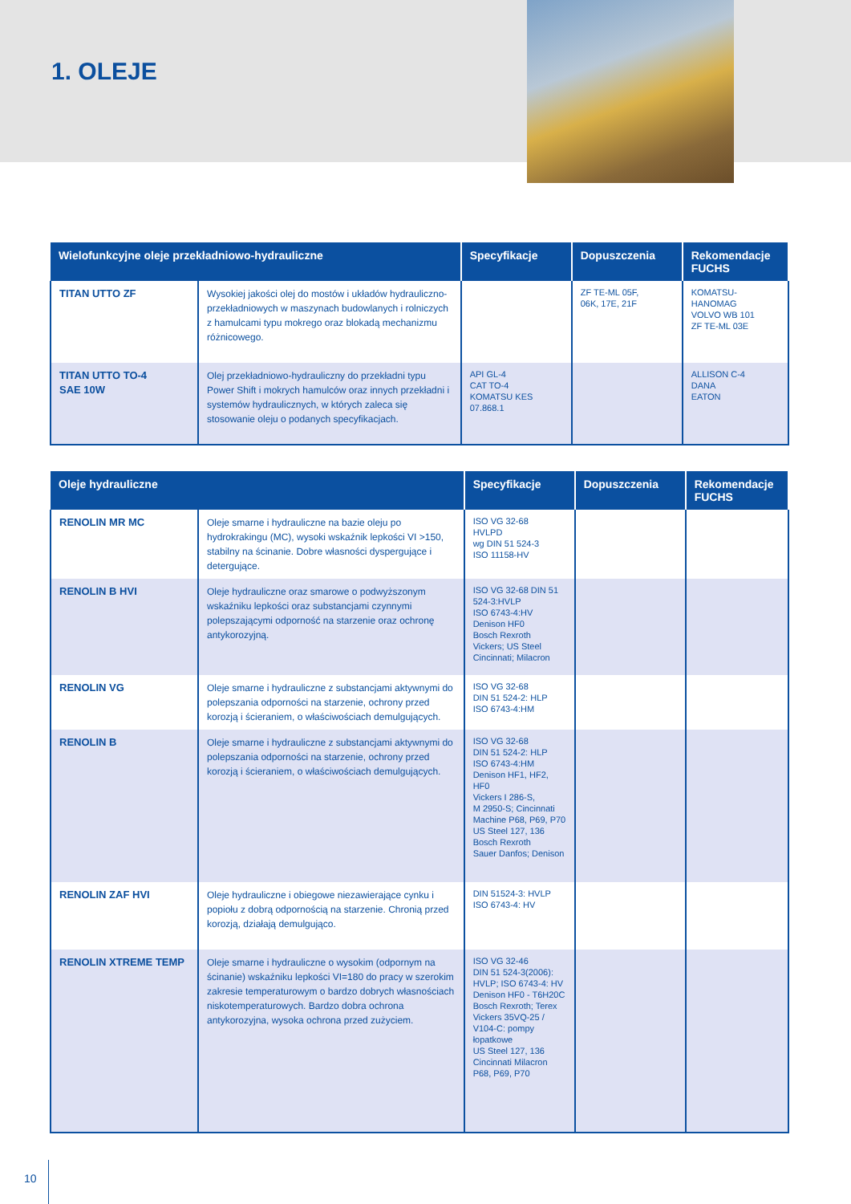1. OLEJE
| Wielofunkcyjne oleje przekładniowo-hydrauliczne | | Specyfikacje | Dopuszczenia | Rekomendacje FUCHS |
| --- | --- | --- | --- | --- |
| TITAN UTTO ZF | Wysokiej jakości olej do mostów i układów hydrauliczno-przekładniowych w maszynach budowlanych i rolniczych z hamulcami typu mokrego oraz blokadą mechanizmu różnicowego. | | ZF TE-ML 05F, 06K, 17E, 21F | KOMATSU-HANOMAG VOLVO WB 101 ZF TE-ML 03E |
| TITAN UTTO TO-4 SAE 10W | Olej przekładniowo-hydrauliczny do przekładni typu Power Shift i mokrych hamulców oraz innych przekładni i systemów hydraulicznych, w których zaleca się stosowanie oleju o podanych specyfikacjach. | API GL-4 CAT TO-4 KOMATSU KES 07.868.1 | | ALLISON C-4 DANA EATON |
| Oleje hydrauliczne | | Specyfikacje | Dopuszczenia | Rekomendacje FUCHS |
| --- | --- | --- | --- | --- |
| RENOLIN MR MC | Oleje smarne i hydrauliczne na bazie oleju po hydrokrakingu (MC), wysoki wskaźnik lepkości VI >150, stabilny na ścinanie. Dobre własności dyspergujące i detergujące. | ISO VG 32-68 HVLPD wg DIN 51 524-3 ISO 11158-HV | | |
| RENOLIN B HVI | Oleje hydrauliczne oraz smarowe o podwyższonym wskaźniku lepkości oraz substancjami czynnymi polepszającymi odporność na starzenie oraz ochronę antykorozyjną. | ISO VG 32-68 DIN 51 524-3:HVLP ISO 6743-4:HV Denison HF0 Bosch Rexroth Vickers; US Steel Cincinnati; Milacron | | |
| RENOLIN VG | Oleje smarne i hydrauliczne z substancjami aktywnymi do polepszania odporności na starzenie, ochrony przed korozją i ścieraniem, o właściwościach demulgujących. | ISO VG 32-68 DIN 51 524-2: HLP ISO 6743-4:HM | | |
| RENOLIN B | Oleje smarne i hydrauliczne z substancjami aktywnymi do polepszania odporności na starzenie, ochrony przed korozją i ścieraniem, o właściwościach demulgujących. | ISO VG 32-68 DIN 51 524-2: HLP ISO 6743-4:HM Denison HF1, HF2, HF0 Vickers I 286-S, M 2950-S; Cincinnati Machine P68, P69, P70 US Steel 127, 136 Bosch Rexroth Sauer Danfos; Denison | | |
| RENOLIN ZAF HVI | Oleje hydrauliczne i obiegowe niezawierające cynku i popiołu z dobrą odpornością na starzenie. Chronią przed korozją, działają demulgująco. | DIN 51524-3: HVLP ISO 6743-4: HV | | |
| RENOLIN XTREME TEMP | Oleje smarne i hydrauliczne o wysokim (odpornym na ścinanie) wskaźniku lepkości VI=180 do pracy w szerokim zakresie temperaturowym o bardzo dobrych własnościach niskotemperaturowych. Bardzo dobra ochrona antykorozyjna, wysoka ochrona przed zużyciem. | ISO VG 32-46 DIN 51 524-3(2006): HVLP; ISO 6743-4: HV Denison HF0 - T6H20C Bosch Rexroth; Terex Vickers 35VQ-25 / V104-C: pompy łopatkowe US Steel 127, 136 Cincinnati Milacron P68, P69, P70 | | |
10